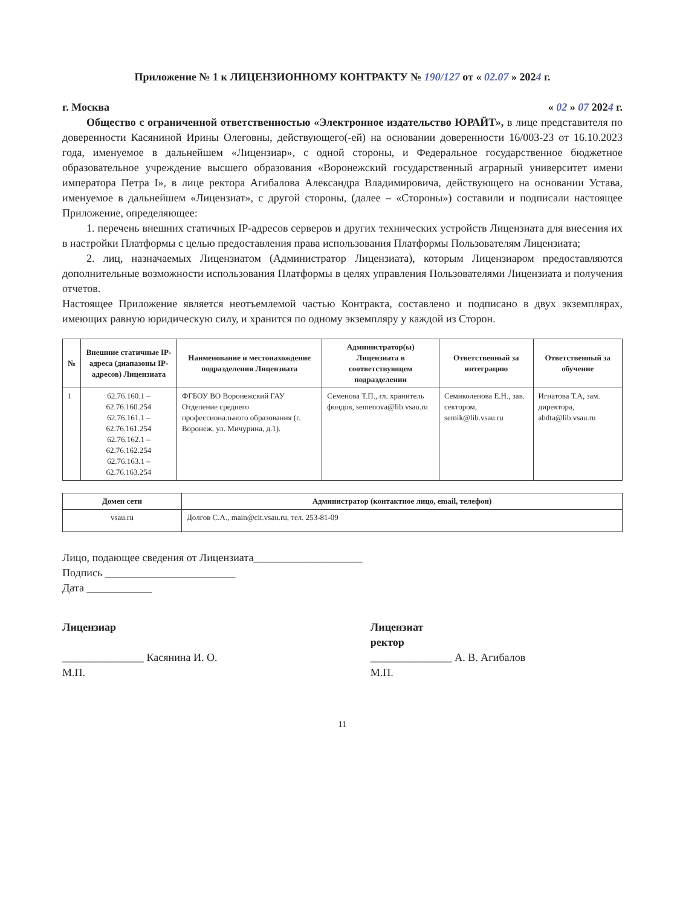Приложение № 1 к ЛИЦЕНЗИОННОМУ КОНТРАКТУ № 190/127 от « 02.07 » 2024 г.
г. Москва « 02 » 07 2024 г.
Общество с ограниченной ответственностью «Электронное издательство ЮРАЙТ», в лице представителя по доверенности Касяниной Ирины Олеговны, действующего(-ей) на основании доверенности 16/003-23 от 16.10.2023 года, именуемое в дальнейшем «Лицензиар», с одной стороны, и Федеральное государственное бюджетное образовательное учреждение высшего образования «Воронежский государственный аграрный университет имени императора Петра I», в лице ректора Агибалова Александра Владимировича, действующего на основании Устава, именуемое в дальнейшем «Лицензиат», с другой стороны, (далее – «Стороны») составили и подписали настоящее Приложение, определяющее:
1. перечень внешних статичных IP-адресов серверов и других технических устройств Лицензиата для внесения их в настройки Платформы с целью предоставления права использования Платформы Пользователям Лицензиата;
2. лиц, назначаемых Лицензиатом (Администратор Лицензиата), которым Лицензиаром предоставляются дополнительные возможности использования Платформы в целях управления Пользователями Лицензиата и получения отчетов.
Настоящее Приложение является неотъемлемой частью Контракта, составлено и подписано в двух экземплярах, имеющих равную юридическую силу, и хранится по одному экземпляру у каждой из Сторон.
| № | Внешние статичные IP-адреса (диапазоны IP-адресов) Лицензиата | Наименование и местонахождение подразделения Лицензиата | Администратор(ы) Лицензиата в соответствующем подразделении | Ответственный за интеграцию | Ответственный за обучение |
| --- | --- | --- | --- | --- | --- |
| 1 | 62.76.160.1 – 62.76.160.254 62.76.161.1 – 62.76.161.254 62.76.162.1 – 62.76.162.254 62.76.163.1 – 62.76.163.254 | ФГБОУ ВО Воронежский ГАУ Отделение среднего профессионального образования (г. Воронеж, ул. Мичурина, д.1). | Семенова Т.П., гл. хранитель фондов, semenova@lib.vsau.ru | Семиколенова Е.Н., зав. сектором, semik@lib.vsau.ru | Игнатова Т.А, зам. директора, abdta@lib.vsau.ru |
| Домен сети | Администратор (контактное лицо, email, телефон) |
| --- | --- |
| vsau.ru | Долгов С.А., main@cit.vsau.ru , тел. 253-81-09 |
Лицо, подающее сведения от Лицензиата____________________
Подпись ________________________
Дата ____________
Лицензиар
_______________ Касянина И. О.
М.П.
Лицензиат
ректор
_______________ А. В. Агибалов
М.П.
11